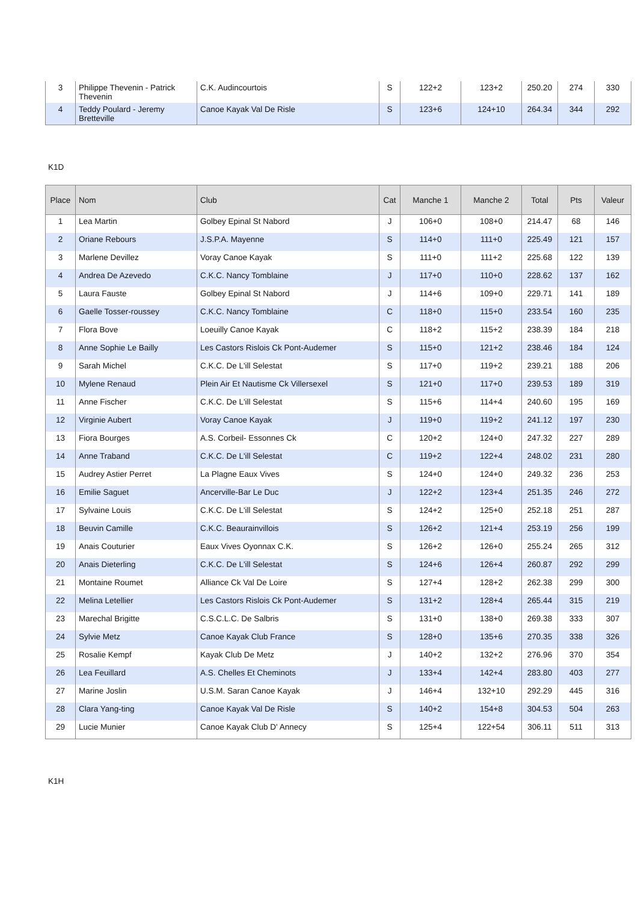| 3 | Philippe Thevenin - Patrick Thevenin | C.K. Audincourtois | S | 122+2 | 123+2 | 250.20 | 274 | 330 |
| 4 | Teddy Poulard - Jeremy Bretteville | Canoe Kayak Val De Risle | S | 123+6 | 124+10 | 264.34 | 344 | 292 |
K1D
| Place | Nom | Club | Cat | Manche 1 | Manche 2 | Total | Pts | Valeur |
| --- | --- | --- | --- | --- | --- | --- | --- | --- |
| 1 | Lea Martin | Golbey Epinal St Nabord | J | 106+0 | 108+0 | 214.47 | 68 | 146 |
| 2 | Oriane Rebours | J.S.P.A. Mayenne | S | 114+0 | 111+0 | 225.49 | 121 | 157 |
| 3 | Marlene Devillez | Voray Canoe Kayak | S | 111+0 | 111+2 | 225.68 | 122 | 139 |
| 4 | Andrea De Azevedo | C.K.C. Nancy Tomblaine | J | 117+0 | 110+0 | 228.62 | 137 | 162 |
| 5 | Laura Fauste | Golbey Epinal St Nabord | J | 114+6 | 109+0 | 229.71 | 141 | 189 |
| 6 | Gaelle Tosser-roussey | C.K.C. Nancy Tomblaine | C | 118+0 | 115+0 | 233.54 | 160 | 235 |
| 7 | Flora Bove | Loeuilly Canoe Kayak | C | 118+2 | 115+2 | 238.39 | 184 | 218 |
| 8 | Anne Sophie Le Bailly | Les Castors Rislois Ck Pont-Audemer | S | 115+0 | 121+2 | 238.46 | 184 | 124 |
| 9 | Sarah Michel | C.K.C. De L'ill Selestat | S | 117+0 | 119+2 | 239.21 | 188 | 206 |
| 10 | Mylene Renaud | Plein Air Et Nautisme Ck Villersexel | S | 121+0 | 117+0 | 239.53 | 189 | 319 |
| 11 | Anne Fischer | C.K.C. De L'ill Selestat | S | 115+6 | 114+4 | 240.60 | 195 | 169 |
| 12 | Virginie Aubert | Voray Canoe Kayak | J | 119+0 | 119+2 | 241.12 | 197 | 230 |
| 13 | Fiora Bourges | A.S. Corbeil- Essonnes Ck | C | 120+2 | 124+0 | 247.32 | 227 | 289 |
| 14 | Anne Traband | C.K.C. De L'ill Selestat | C | 119+2 | 122+4 | 248.02 | 231 | 280 |
| 15 | Audrey Astier Perret | La Plagne Eaux Vives | S | 124+0 | 124+0 | 249.32 | 236 | 253 |
| 16 | Emilie Saguet | Ancerville-Bar Le Duc | J | 122+2 | 123+4 | 251.35 | 246 | 272 |
| 17 | Sylvaine Louis | C.K.C. De L'ill Selestat | S | 124+2 | 125+0 | 252.18 | 251 | 287 |
| 18 | Beuvin Camille | C.K.C. Beaurainvillois | S | 126+2 | 121+4 | 253.19 | 256 | 199 |
| 19 | Anais Couturier | Eaux Vives Oyonnax C.K. | S | 126+2 | 126+0 | 255.24 | 265 | 312 |
| 20 | Anais Dieterling | C.K.C. De L'ill Selestat | S | 124+6 | 126+4 | 260.87 | 292 | 299 |
| 21 | Montaine Roumet | Alliance Ck Val De Loire | S | 127+4 | 128+2 | 262.38 | 299 | 300 |
| 22 | Melina Letellier | Les Castors Rislois Ck Pont-Audemer | S | 131+2 | 128+4 | 265.44 | 315 | 219 |
| 23 | Marechal Brigitte | C.S.C.L.C. De Salbris | S | 131+0 | 138+0 | 269.38 | 333 | 307 |
| 24 | Sylvie Metz | Canoe Kayak Club France | S | 128+0 | 135+6 | 270.35 | 338 | 326 |
| 25 | Rosalie Kempf | Kayak Club De Metz | J | 140+2 | 132+2 | 276.96 | 370 | 354 |
| 26 | Lea Feuillard | A.S. Chelles Et Cheminots | J | 133+4 | 142+4 | 283.80 | 403 | 277 |
| 27 | Marine Joslin | U.S.M. Saran Canoe Kayak | J | 146+4 | 132+10 | 292.29 | 445 | 316 |
| 28 | Clara Yang-ting | Canoe Kayak Val De Risle | S | 140+2 | 154+8 | 304.53 | 504 | 263 |
| 29 | Lucie Munier | Canoe Kayak Club D' Annecy | S | 125+4 | 122+54 | 306.11 | 511 | 313 |
K1H